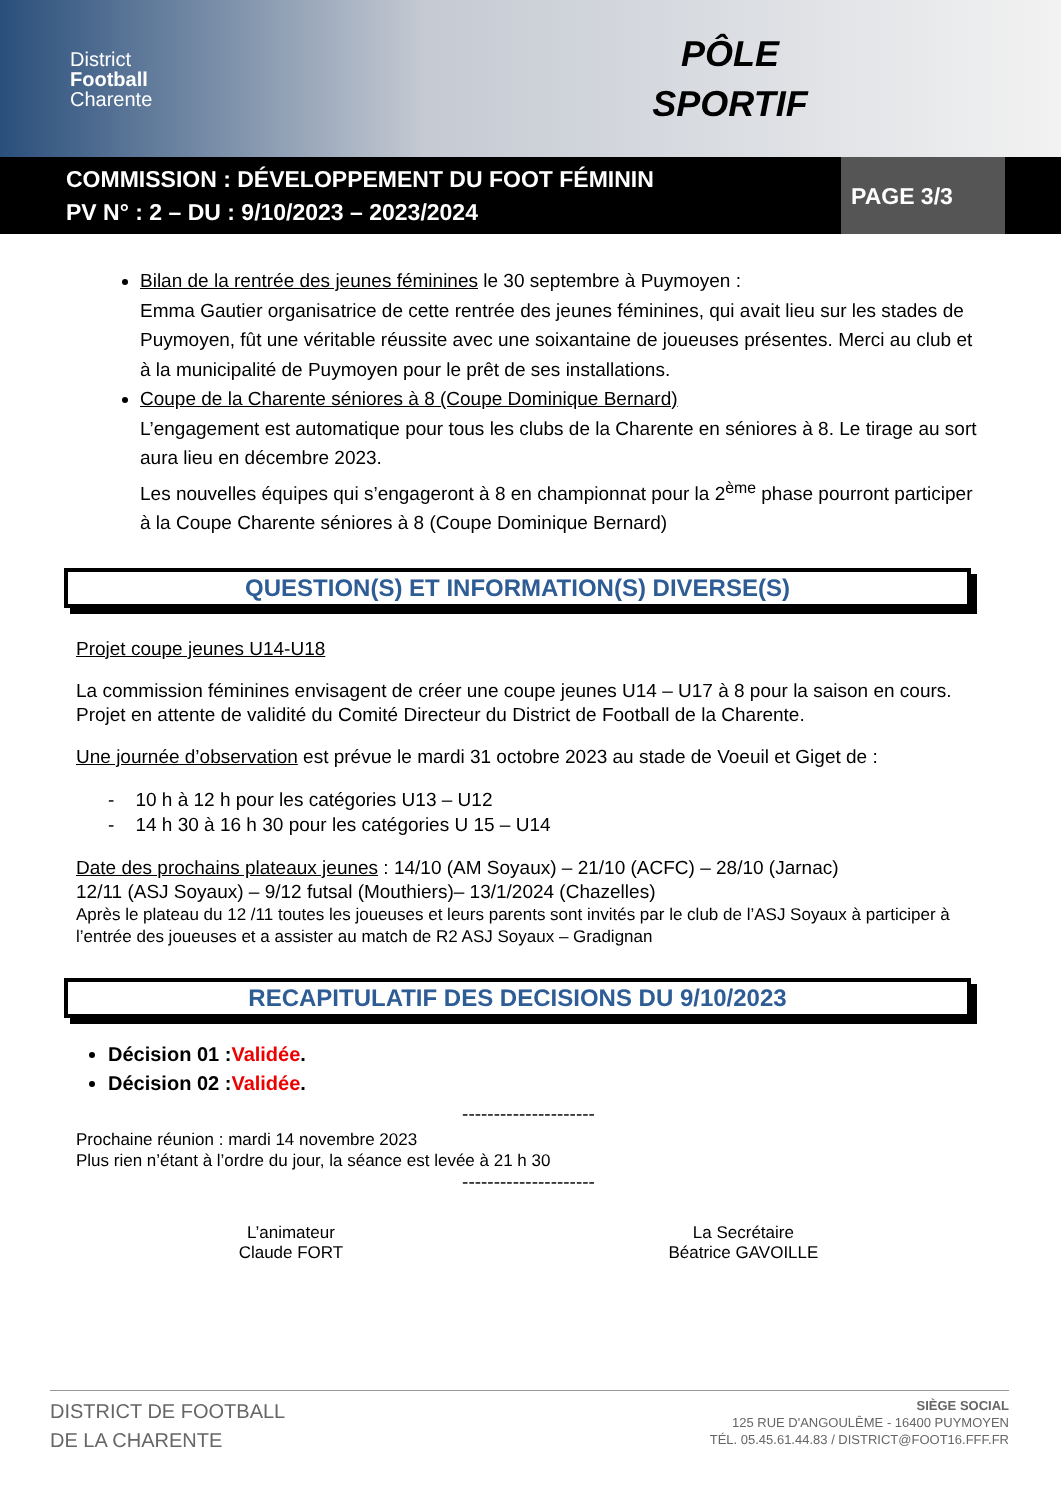District
Football
Charente
PÔLE
SPORTIF
COMMISSION : DÉVELOPPEMENT DU FOOT FÉMININ
PV N° : 2 – DU : 9/10/2023 – 2023/2024
PAGE 3/3
Bilan de la rentrée des jeunes féminines le 30 septembre à Puymoyen :
Emma Gautier organisatrice de cette rentrée des jeunes féminines, qui avait lieu sur les stades de Puymoyen, fût une véritable réussite avec une soixantaine de joueuses présentes. Merci au club et à la municipalité de Puymoyen pour le prêt de ses installations.
Coupe de la Charente séniores à 8 (Coupe Dominique Bernard)
L’engagement est automatique pour tous les clubs de la Charente en séniores à 8. Le tirage au sort aura lieu en décembre 2023.
Les nouvelles équipes qui s’engageront à 8 en championnat pour la 2<sup>ème</sup> phase pourront participer à la Coupe Charente séniores à 8 (Coupe Dominique Bernard)
QUESTION(S) ET INFORMATION(S) DIVERSE(S)
Projet coupe jeunes U14-U18
La commission féminines envisagent de créer une coupe jeunes U14 – U17 à 8 pour la saison en cours. Projet en attente de validité du Comité Directeur du District de Football de la Charente.
Une journée d’observation est prévue le mardi 31 octobre 2023 au stade de Voeuil et Giget de :
- 10 h à 12 h pour les catégories U13 – U12
- 14 h 30 à 16 h 30 pour les catégories U 15 – U14
Date des prochains plateaux jeunes : 14/10 (AM Soyaux) – 21/10 (ACFC) – 28/10 (Jarnac)
12/11 (ASJ Soyaux) – 9/12 futsal (Mouthiers)– 13/1/2024 (Chazelles)
Après le plateau du 12 /11 toutes les joueuses et leurs parents sont invités par le club de l’ASJ Soyaux à participer à l’entrée des joueuses et a assister au match de R2 ASJ Soyaux – Gradignan
RECAPITULATIF DES DECISIONS DU 9/10/2023
Décision 01 :Validée.
Décision 02 :Validée.
---------------------
Prochaine réunion : mardi 14 novembre 2023
Plus rien n’étant à l’ordre du jour, la séance est levée à 21 h 30
---------------------
L’animateur
Claude FORT
La Secrétaire
Béatrice GAVOILLE
DISTRICT DE FOOTBALL
DE LA CHARENTE
SIÈGE SOCIAL
125 RUE D'ANGOULÊME - 16400 PUYMOYEN
TÉL. 05.45.61.44.83 / DISTRICT@FOOT16.FFF.FR